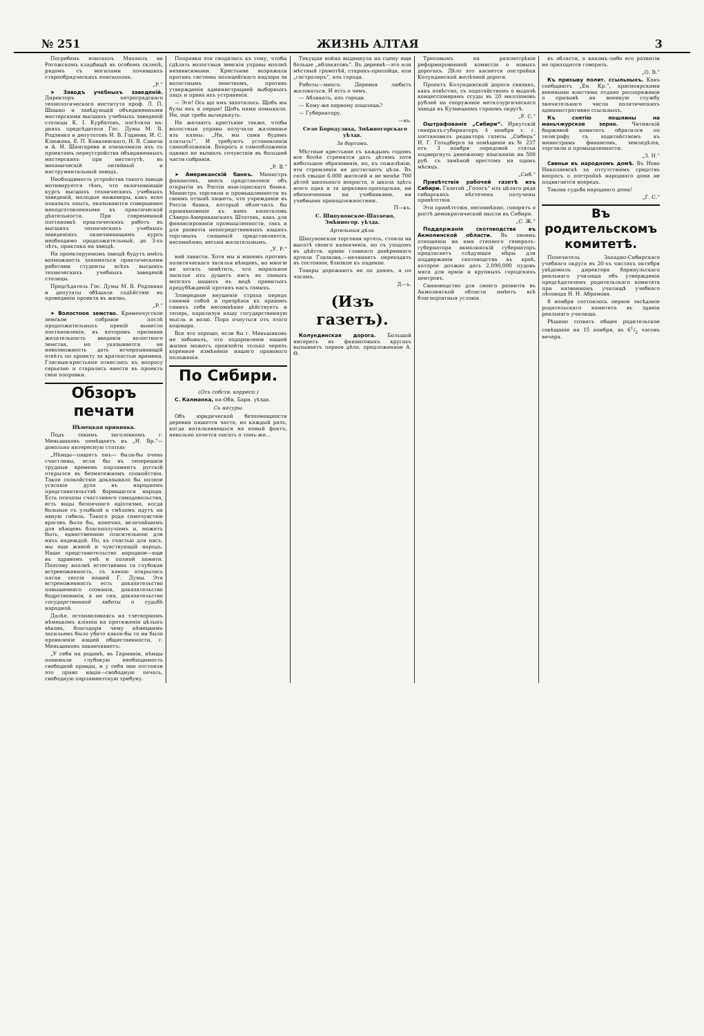№ 251 ЖИЗНЬ АЛТАЯ 3
Погребенъ епископъ Михаилъ на Рогожскомъ кладбищѣ въ особомъ склепѣ, рядомъ съ могилами почившихъ старообрядческихъ епископовъ.
„Р.“
➤ Заводъ учебныхъ заведеній. Директоръ петроградскаго технологическаго института проф. Л. П. Шишко и завѣдующій объединенными мастерскими высшихъ учебныхъ заведеній столицы К. І. Курбатовъ, посѣтили на-дняхъ предсѣдателя Гос. Думы М. В. Родзянко и депутатовъ И. В. Годнева, И. С. Клюжева, Е. П. Ковалевскаго, Н. В. Савича и А. И. Шингарева и ознакомили ихъ съ проектомъ переустройства объединенныхъ мастерскихъ при институтѣ, въ механическій литейный и инструментальный заводъ.
Необходимость устройства такого завода мотивируется тѣмъ, что оканчивающіе курсъ высшихъ техническихъ учебныхъ заведеній, молодые инженеры, какъ ясно показалъ опытъ, оказываются совершенно неподготовленными къ практической дѣятельности. При современной постановкѣ практическихъ работъ въ высшихъ техническихъ учебныхъ заведеніяхъ оканчивающимъ курсъ необходимо продолжительный, до 3-хъ лѣтъ, практика на заводѣ.
На проектируемомъ заводѣ будутъ имѣть возможность заниматься практическими работами студенты всѣхъ высшихъ техническихъ учебныхъ заведеній столицы.
Предсѣдатель Гос. Думы М. В. Родзянко и депутаты обѣщали содѣйствіе въ проведеніи проекта въ жизнь.
„Р.“
➤ Волостное земство. Кременчугское земское собраніе послѣ продолжительныхъ преній вынесло постановленіе, въ которомъ признана желательность введенія волостного земства, но указывается на невозможность дать исчерпывающій отвѣтъ по проекту за краткостью времени. Гласные-крестьяне отнеслись къ вопросу серьезно и старались внести въ проектъ свои поправки.
Обзоръ печати
Нѣмецкая прививка.
Подъ такимъ заголовкомъ г. Меньшиковъ помѣщаетъ въ „Н. Вр.“—довольно интересную статью:
„Нѣмцы—пишетъ онъ— были-бы очень счастливы, если бы въ теперешнія трудныя времена парламентъ русскій открылся въ безмятежномъ спокойствіи. Такое спокойствіе доказывало бы полное угасаніе духа въ народномъ представительствѣ борющагося народа. Есть психозы счастливаго самодовольства, есть виды безпечнаго идіотизма, когда больные съ улыбкой и смѣхомъ идутъ на явную гибель. Такого рода самочувствіе враговъ было бы, конечно, величайшимъ для нѣмцевъ благополучіемъ и, можетъ быть, единственною спасительною для нихъ надеждой. Но, къ счастью для насъ, мы еще живой и чувствующій народъ. Наше представительство народное—еще въ здравомъ умѣ и полной памяти. Поэтому вполнѣ естественна та глубокая встревоженность, съ какою открылась пятая сессія нашей Г. Думы. Эта встревоженность есть доказательство повышеннаго сознанія, доказательство бодрствованія, а не сна, доказательство государственной заботы о судьбѣ народной.
Далѣе, останавливаясь на тлетворномъ нѣмецкомъ вліяніи на протяженіи цѣлыхъ вѣковъ, благодаря чему нѣмецкимъ засильемъ было убито какое-бы то ни было проявленіе нашей общественности, г. Меньшиковъ заканчиваетъ:
„У себя на родинѣ, въ Германіи, нѣмцы понимали глубокую необходимость свободной правды, и у себя они отстояли это право націи—свободную печать, свободную парламентскую трибуну.
Поправки эти сводились къ тому, чтобы сдѣлать волостныя земскія управы вполнѣ независимыми. Крестьяне возражали противъ системы полицейскаго надзора за волостнымъ земствомъ, противъ утвержденія администрацией выборныхъ лицъ и права ихъ устраненія.
— Эге! Ось що имъ захотилось. Щобъ мы булы якъ и перше! Щобъ нами помыкали. Ни, оце треба вычеркнуть.
Не желаютъ крестьяне также, чтобы волостныя управы получали жалованье изъ казны: „Ни, мы сами будемъ платыть!“. И требуютъ установленія самообложенія. Вопросъ о самообложеніи однако не вызвалъ сочувствія въ большей части собранія.
„Р. В.“
➤ Американскій банкъ. Министръ финансовъ, внесъ представленіе объ открытіи въ Россіи нью-іоркскаго банка. Министръ торговли и промышленности въ своемъ отзывѣ пишетъ, что учрежденіе въ Россіи банка, который облегчилъ бы проникновеніе къ намъ капиталовъ Сѣверо-Американскихъ Штатовъ, какъ для финансированія промышленности, такъ и для развитія непосредственныхъ нашихъ торговыхъ сношеній представляется, несомнѣнно, весьма желательнымъ.
„У. Р.“
ней зависти. Хотя мы и воюемъ противъ политическаго засилья нѣмцевъ, но многіе не хотятъ замѣтить, что моральное засилье ихъ душитъ насъ въ самыхъ мозгахъ нашихъ въ видѣ привитыхъ предубѣжденій противъ насъ самихъ.
Зловредное внушеніе страха передъ самими собой и презрѣнія къ правамъ самихъ себя несомнѣнно дѣйствуетъ и теперь, парализуя нашу государственную мысль и волю. Пора очнуться отъ этого кошмара.
Все это хорошо, если бы г. Меньшиковъ не забывалъ, что оздоровленіе нашей жизни можетъ произойти только черезъ коренное измѣненіе нашего правового положенія.
По Сибири.
(Отъ собств. корресп.)
С. Калманка, на-Оби, Барн. уѣзда.
Съ натуры.
Объ юридической безпомощности деревни пишется часто, но каждый разъ, когда наталкиваешься на новый фактъ, невольно хочется писать о томъ-же...
Текущая война выдвинула на сцену еще больше „аблакатовъ“. Въ деревнѣ—это или мѣстный грамотѣй, старикъ-пропойца, или „гастролеръ“, изъ города.
Работы—много. Деревня любитъ жаловаться. И есть о чемъ.
— Аблакатъ, изъ города.
— Кому-же первому пошлешь?
— Губернатору.
—въ.
Село Бородулиха, Змѣиногорскаго уѣзда.
За бортомъ.
Мѣстные крестьяне съ каждымъ годомъ все болѣе стремятся дать дѣтямъ хотя небольшое образованіе, но, къ сожалѣнію, эти стремленія не достигаютъ цѣли. Въ селѣ свыше 6.000 жителей и не менѣе 700 дѣтей школьнаго возраста, а школа здѣсь всего одна и та церковно-приходская, ни обезпеченная ни учебниками, ни учебными принадлежностями.
П—къ.
С. Шипуновское-Шатаево, Змѣиногор. уѣзда.
Артельныя дѣла.
Шипуновская торговая артель, стояла на высотѣ своего назначенія, но съ уходомъ въ дѣйств. армію главнаго довѣреннаго артели Глазкова,—начинаетъ переходить въ состояніе, близкое къ паденію.
Товары дорожаютъ не по днямъ, а по часамъ.
Д—ъ.
(Изъ газетъ).
Колундинская дорога. Большой интересъ въ финансовыхъ кругахъ вызываетъ первое дѣло, предложенное А. Ѳ.
Треповымъ на разсмотрѣніе реформированной комиссіи о новыхъ дорогахъ. Дѣло это касается постройки Колундинской желѣзной дороги.
Проектъ Колундинской дороги связанъ, какъ извѣстно, съ ходатайствомъ о выдачѣ концессіонерамъ ссуды въ 20 милліоновъ рублей на сооруженіе металлургическаго завода въ Кузнецкомъ горномъ округѣ.
„Р. С.“
Оштрафованіе „Сибири“. Иркутскій генералъ-губернаторъ 4 ноября т. г. постановилъ редактора газеты „Сибирь“ И. Г. Гольдберга за помѣщеніе въ № 237 отъ 3 ноября передовой статьи подвергнуть денежному взысканію на 500 руб. съ замѣной арестомъ на одинъ мѣсяцъ.
„Сиб.“
Привѣтствія рабочей газетѣ изъ Сибири. Газетой „Голосъ“ изъ цѣлаго ряда сибирскихъ мѣстечекъ получены привѣтствія.
Эти привѣтствія, несомнѣнно, говорятъ о ростѣ демократической мысли въ Сибири.
„С. Ж.“
Поддержаніе скотоводства въ Акмолинской области. Въ своемъ отношеніи на имя степного генералъ-губернатора акмолинскій губернаторъ предлагаетъ слѣдующія мѣры для поддержанія скотоводства въ краѣ, которое должно дать 2,090,000 пудовъ мяса для арміи и крупныхъ городскихъ центровъ.
Свиноводство для своего развитія въ Акмолинской области имѣетъ всѣ благопріятныя условія.
въ области, о какомъ-либо его развитіи не приходится говорить.
„О. В.“
Къ призыву полит. ссыльныхъ. Какъ сообщаютъ „Ен. Кр.“, красноярскими военными властями отдано распоряженіе о призывѣ на военную службу значительнаго числа политическихъ административно ссыльныхъ.
Къ снятію пошлины на маньчжурское зерно. Читинскій биржевой комитетъ обратился по телеграфу съ ходатайствомъ къ министрамъ финансовъ, земледѣлія, торговли и промышленности.
„З. Н.“
Свиньи въ народномъ домѣ. Въ Ново Николаевскѣ за отсутствіемъ средствъ вопросъ о постройкѣ народнаго дома не подвигается впередъ.
Такова судьба народнаго дома!
„Г. С.“
Въ родительскомъ комитетѣ.
Попечитель Западно-Сибирскаго учебнаго округа въ 20-хъ числахъ октября увѣдомилъ директора барнаульскаго реальнаго училища объ утвержденіи предсѣдателемъ родительскаго комитета при названномъ училищѣ учебнаго лѣсовода Н. Н. Абрамова.
8 ноября состоялось первое засѣданіе родительскаго комитета въ зданіи реальнаго училища.
Рѣшено созвать общее родительское совѣщаніе на 15 ноября, въ 61/2 часовъ вечера.